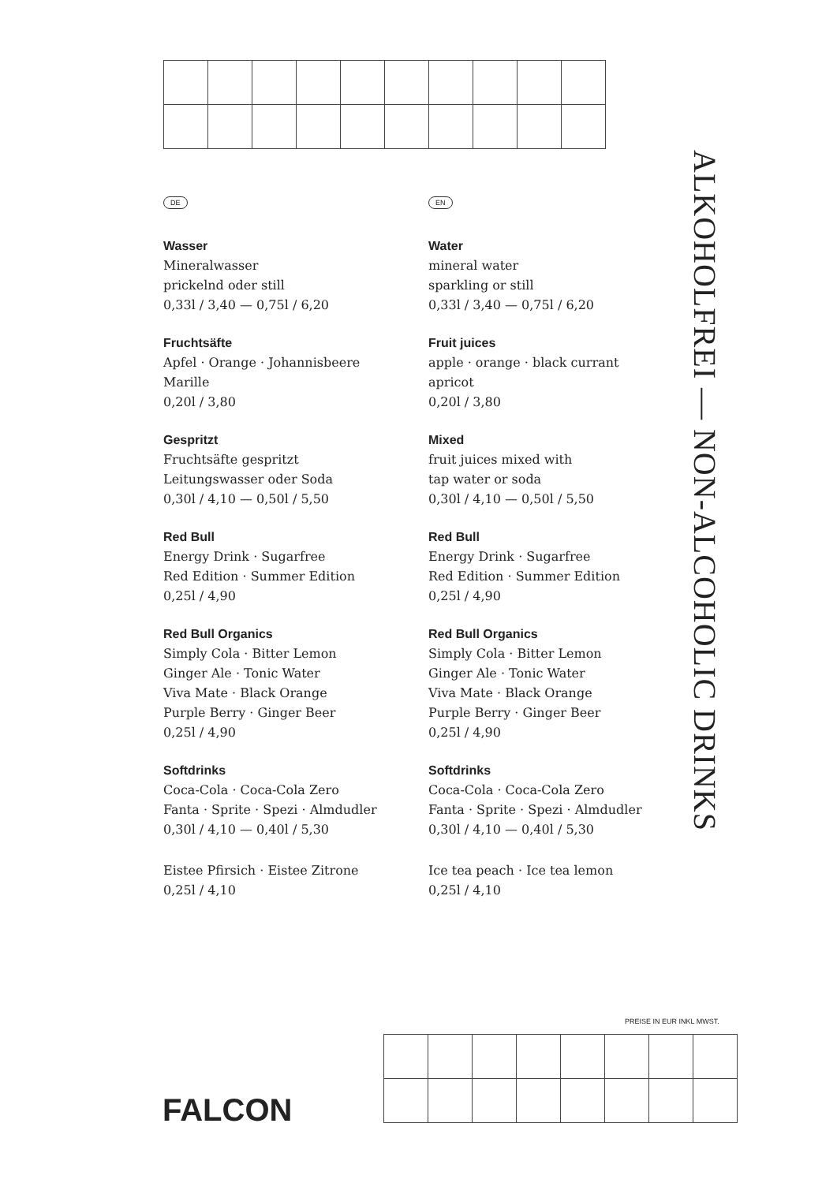DE
Wasser
Mineralwasser
prickelnd oder still
0,33l / 3,40 — 0,75l / 6,20
Fruchtsäfte
Apfel · Orange · Johannisbeere
Marille
0,20l / 3,80
Gespritzt
Fruchtsäfte gespritzt
Leitungswasser oder Soda
0,30l / 4,10 — 0,50l / 5,50
Red Bull
Energy Drink · Sugarfree
Red Edition · Summer Edition
0,25l / 4,90
Red Bull Organics
Simply Cola · Bitter Lemon
Ginger Ale · Tonic Water
Viva Mate · Black Orange
Purple Berry · Ginger Beer
0,25l / 4,90
Softdrinks
Coca-Cola · Coca-Cola Zero
Fanta · Sprite · Spezi · Almdudler
0,30l / 4,10 — 0,40l / 5,30
Eistee Pfirsich · Eistee Zitrone
0,25l / 4,10
EN
Water
mineral water
sparkling or still
0,33l / 3,40 — 0,75l / 6,20
Fruit juices
apple · orange · black currant
apricot
0,20l / 3,80
Mixed
fruit juices mixed with
tap water or soda
0,30l / 4,10 — 0,50l / 5,50
Red Bull
Energy Drink · Sugarfree
Red Edition · Summer Edition
0,25l / 4,90
Red Bull Organics
Simply Cola · Bitter Lemon
Ginger Ale · Tonic Water
Viva Mate · Black Orange
Purple Berry · Ginger Beer
0,25l / 4,90
Softdrinks
Coca-Cola · Coca-Cola Zero
Fanta · Sprite · Spezi · Almdudler
0,30l / 4,10 — 0,40l / 5,30
Ice tea peach · Ice tea lemon
0,25l / 4,10
ALKOHOLFREI — NON-ALCOHOLIC DRINKS
PREISE IN EUR INKL MWST.
FALCON